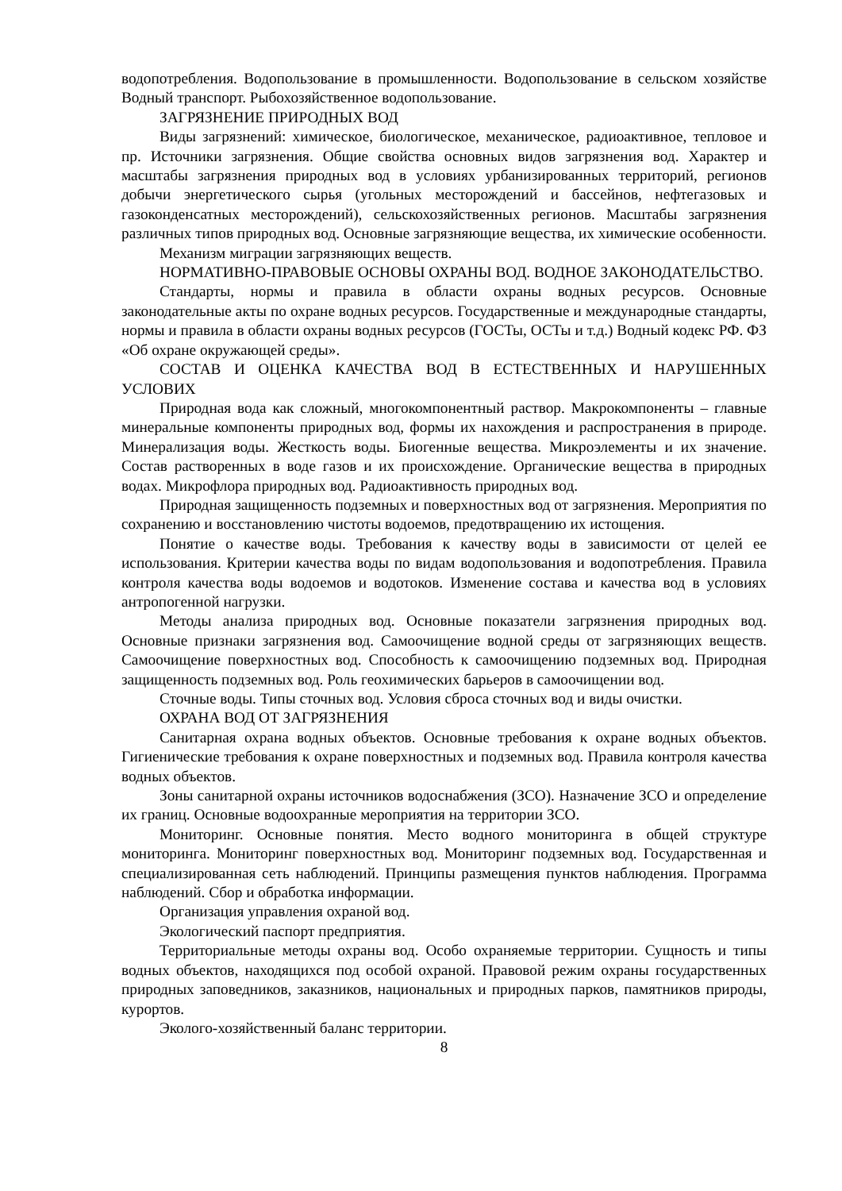водопотребления. Водопользование в промышленности. Водопользование в сельском хозяйстве Водный транспорт. Рыбохозяйственное водопользование.
ЗАГРЯЗНЕНИЕ ПРИРОДНЫХ ВОД
Виды загрязнений: химическое, биологическое, механическое, радиоактивное, тепловое и пр. Источники загрязнения. Общие свойства основных видов загрязнения вод. Характер и масштабы загрязнения природных вод в условиях урбанизированных территорий, регионов добычи энергетического сырья (угольных месторождений и бассейнов, нефтегазовых и газоконденсатных месторождений), сельскохозяйственных регионов. Масштабы загрязнения различных типов природных вод. Основные загрязняющие вещества, их химические особенности.
Механизм миграции загрязняющих веществ.
НОРМАТИВНО-ПРАВОВЫЕ ОСНОВЫ ОХРАНЫ ВОД. ВОДНОЕ ЗАКОНОДАТЕЛЬСТВО.
Стандарты, нормы и правила в области охраны водных ресурсов. Основные законодательные акты по охране водных ресурсов. Государственные и международные стандарты, нормы и правила в области охраны водных ресурсов (ГОСТы, ОСТы и т.д.) Водный кодекс РФ. ФЗ «Об охране окружающей среды».
СОСТАВ И ОЦЕНКА КАЧЕСТВА ВОД В ЕСТЕСТВЕННЫХ И НАРУШЕННЫХ УСЛОВИХ
Природная вода как сложный, многокомпонентный раствор. Макрокомпоненты – главные минеральные компоненты природных вод, формы их нахождения и распространения в природе. Минерализация воды. Жесткость воды. Биогенные вещества. Микроэлементы и их значение. Состав растворенных в воде газов и их происхождение. Органические вещества в природных водах. Микрофлора природных вод. Радиоактивность природных вод.
Природная защищенность подземных и поверхностных вод от загрязнения. Мероприятия по сохранению и восстановлению чистоты водоемов, предотвращению их истощения.
Понятие о качестве воды. Требования к качеству воды в зависимости от целей ее использования. Критерии качества воды по видам водопользования и водопотребления. Правила контроля качества воды водоемов и водотоков. Изменение состава и качества вод в условиях антропогенной нагрузки.
Методы анализа природных вод. Основные показатели загрязнения природных вод. Основные признаки загрязнения вод. Самоочищение водной среды от загрязняющих веществ. Самоочищение поверхностных вод. Способность к самоочищению подземных вод. Природная защищенность подземных вод. Роль геохимических барьеров в самоочищении вод.
Сточные воды. Типы сточных вод. Условия сброса сточных вод и виды очистки.
ОХРАНА ВОД ОТ ЗАГРЯЗНЕНИЯ
Санитарная охрана водных объектов. Основные требования к охране водных объектов. Гигиенические требования к охране поверхностных и подземных вод. Правила контроля качества водных объектов.
Зоны санитарной охраны источников водоснабжения (ЗСО). Назначение ЗСО и определение их границ. Основные водоохранные мероприятия на территории ЗСО.
Мониторинг. Основные понятия. Место водного мониторинга в общей структуре мониторинга. Мониторинг поверхностных вод. Мониторинг подземных вод. Государственная и специализированная сеть наблюдений. Принципы размещения пунктов наблюдения. Программа наблюдений. Сбор и обработка информации.
Организация управления охраной вод.
Экологический паспорт предприятия.
Территориальные методы охраны вод. Особо охраняемые территории. Сущность и типы водных объектов, находящихся под особой охраной. Правовой режим охраны государственных природных заповедников, заказников, национальных и природных парков, памятников природы, курортов.
Эколого-хозяйственный баланс территории.
8